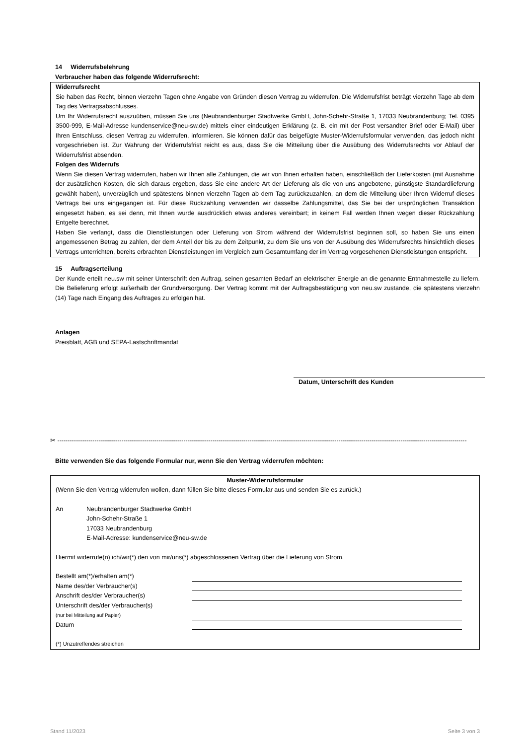14 Widerrufsbelehrung
Verbraucher haben das folgende Widerrufsrecht:
Widerrufsrecht
Sie haben das Recht, binnen vierzehn Tagen ohne Angabe von Gründen diesen Vertrag zu widerrufen. Die Widerrufsfrist beträgt vierzehn Tage ab dem Tag des Vertragsabschlusses.
Um Ihr Widerrufsrecht auszuüben, müssen Sie uns (Neubrandenburger Stadtwerke GmbH, John-Schehr-Straße 1, 17033 Neubrandenburg; Tel. 0395 3500-999, E-Mail-Adresse kundenservice@neu-sw.de) mittels einer eindeutigen Erklärung (z. B. ein mit der Post versandter Brief oder E-Mail) über Ihren Entschluss, diesen Vertrag zu widerrufen, informieren. Sie können dafür das beigefügte Muster-Widerrufsformular verwenden, das jedoch nicht vorgeschrieben ist. Zur Wahrung der Widerrufsfrist reicht es aus, dass Sie die Mitteilung über die Ausübung des Widerrufsrechts vor Ablauf der Widerrufsfrist absenden.
Folgen des Widerrufs
Wenn Sie diesen Vertrag widerrufen, haben wir Ihnen alle Zahlungen, die wir von Ihnen erhalten haben, einschließlich der Lieferkosten (mit Ausnahme der zusätzlichen Kosten, die sich daraus ergeben, dass Sie eine andere Art der Lieferung als die von uns angebotene, günstigste Standardlieferung gewählt haben), unverzüglich und spätestens binnen vierzehn Tagen ab dem Tag zurückzuzahlen, an dem die Mitteilung über Ihren Widerruf dieses Vertrags bei uns eingegangen ist. Für diese Rückzahlung verwenden wir dasselbe Zahlungsmittel, das Sie bei der ursprünglichen Transaktion eingesetzt haben, es sei denn, mit Ihnen wurde ausdrücklich etwas anderes vereinbart; in keinem Fall werden Ihnen wegen dieser Rückzahlung Entgelte berechnet.
Haben Sie verlangt, dass die Dienstleistungen oder Lieferung von Strom während der Widerrufsfrist beginnen soll, so haben Sie uns einen angemessenen Betrag zu zahlen, der dem Anteil der bis zu dem Zeitpunkt, zu dem Sie uns von der Ausübung des Widerrufsrechts hinsichtlich dieses Vertrags unterrichten, bereits erbrachten Dienstleistungen im Vergleich zum Gesamtumfang der im Vertrag vorgesehenen Dienstleistungen entspricht.
15 Auftragserteilung
Der Kunde erteilt neu.sw mit seiner Unterschrift den Auftrag, seinen gesamten Bedarf an elektrischer Energie an die genannte Entnahmestelle zu liefern. Die Belieferung erfolgt außerhalb der Grundversorgung. Der Vertrag kommt mit der Auftragsbestätigung von neu.sw zustande, die spätestens vierzehn (14) Tage nach Eingang des Auftrages zu erfolgen hat.
Anlagen
Preisblatt, AGB und SEPA-Lastschriftmandat
Datum, Unterschrift des Kunden
✂ ------------------------------------------------------------------------------------------------------------------------------------------------------------------------------------------------------
Bitte verwenden Sie das folgende Formular nur, wenn Sie den Vertrag widerrufen möchten:
Muster-Widerrufsformular
(Wenn Sie den Vertrag widerrufen wollen, dann füllen Sie bitte dieses Formular aus und senden Sie es zurück.)
An Neubrandenburger Stadtwerke GmbH
John-Schehr-Straße 1
17033 Neubrandenburg
E-Mail-Adresse: kundenservice@neu-sw.de
Hiermit widerrufe(n) ich/wir(*) den von mir/uns(*) abgeschlossenen Vertrag über die Lieferung von Strom.
Bestellt am(*)/erhalten am(*)
Name des/der Verbraucher(s)
Anschrift des/der Verbraucher(s)
Unterschrift des/der Verbraucher(s)
(nur bei Mitteilung auf Papier)
Datum
(*) Unzutreffendes streichen
Stand 11/2023 Seite 3 von 3